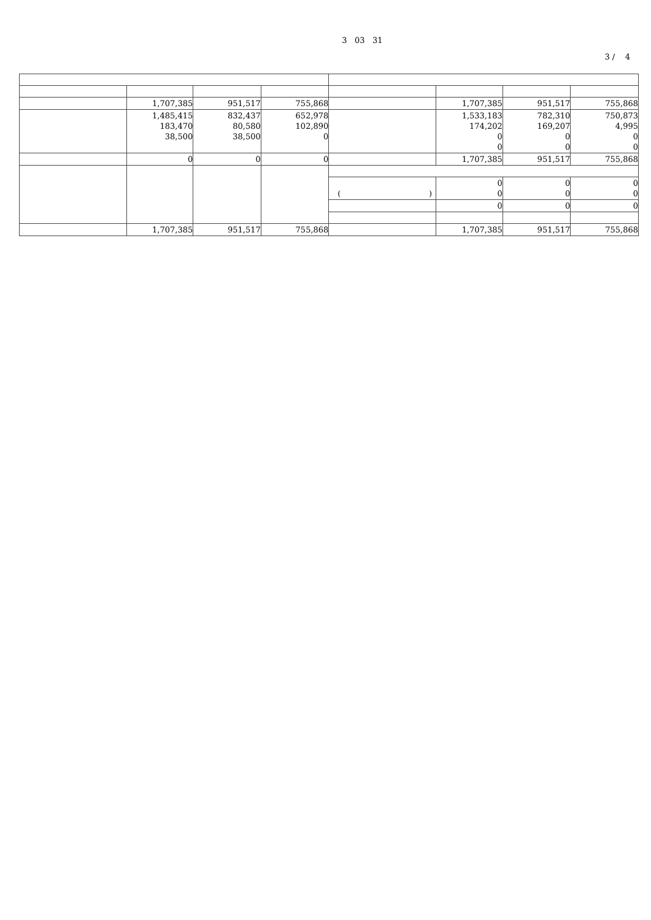3 03 31
3 / 4
| | 1,707,385 | 951,517 | 755,868 | | 1,707,385 | 951,517 | 755,868 |
| | 1,485,415 183,470 38,500 | 832,437 80,580 38,500 | 652,978 102,890 0 | | 1,533,183 174,202 0 0 | 782,310 169,207 0 0 | 750,873 4,995 0 0 |
| | 0 | 0 | 0 | | 1,707,385 | 951,517 | 755,868 |
| | | | | ( ) | 0 0 | 0 0 | 0 0 |
| | | | | | 0 | 0 | 0 |
| | 1,707,385 | 951,517 | 755,868 | | 1,707,385 | 951,517 | 755,868 |